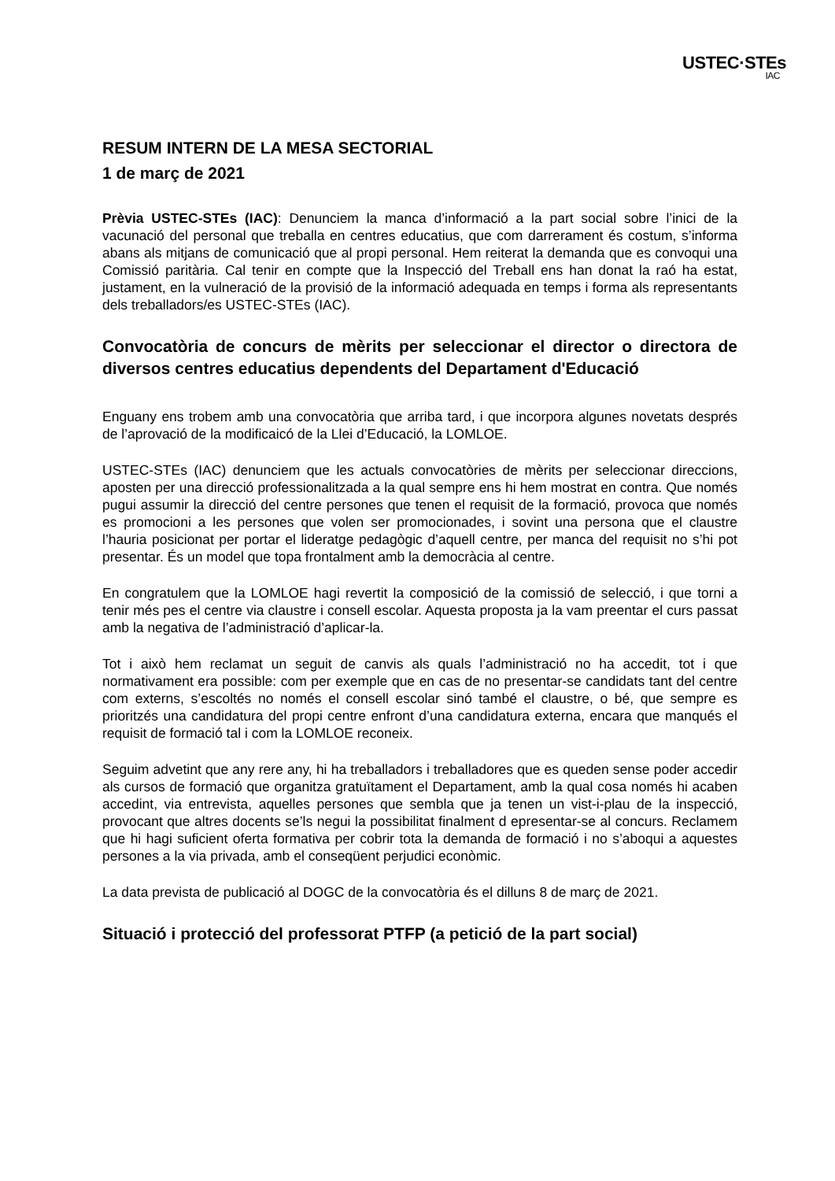USTEC·STEs
IAC
RESUM INTERN DE LA MESA SECTORIAL
1 de març de 2021
Prèvia USTEC-STEs (IAC): Denunciem la manca d’informació a la part social sobre l’inici de la vacunació del personal que treballa en centres educatius, que com darrerament és costum, s’informa abans als mitjans de comunicació que al propi personal. Hem reiterat la demanda que es convoqui una Comissió paritària. Cal tenir en compte que la Inspecció del Treball ens han donat la raó ha estat, justament, en la vulneració de la provisió de la informació adequada en temps i forma als representants dels treballadors/es USTEC-STEs (IAC).
Convocatòria de concurs de mèrits per seleccionar el director o directora de diversos centres educatius dependents del Departament d'Educació
Enguany ens trobem amb una convocatòria que arriba tard, i que incorpora algunes novetats després de l’aprovació de la modificaicó de la Llei d’Educació, la LOMLOE.
USTEC-STEs (IAC) denunciem que les actuals convocatòries de mèrits per seleccionar direccions, aposten per una direcció professionalitzada a la qual sempre ens hi hem mostrat en contra. Que només pugui assumir la direcció del centre persones que tenen el requisit de la formació, provoca que només es promocioni a les persones que volen ser promocionades, i sovint una persona que el claustre l’hauria posicionat per portar el lideratge pedagògic d’aquell centre, per manca del requisit no s’hi pot presentar. És un model que topa frontalment amb la democràcia al centre.
En congratulem que la LOMLOE hagi revertit la composició de la comissió de selecció, i que torni a tenir més pes el centre via claustre i consell escolar. Aquesta proposta ja la vam preentar el curs passat amb la negativa de l’administració d’aplicar-la.
Tot i això hem reclamat un seguit de canvis als quals l’administració no ha accedit, tot i que normativament era possible: com per exemple que en cas de no presentar-se candidats tant del centre com externs, s’escoltés no només el consell escolar sinó també el claustre, o bé, que sempre es prioritzés una candidatura del propi centre enfront d’una candidatura externa, encara que manqués el requisit de formació tal i com la LOMLOE reconeix.
Seguim advetint que any rere any, hi ha treballadors i treballadores que es queden sense poder accedir als cursos de formació que organitza gratuïtament el Departament, amb la qual cosa només hi acaben accedint, via entrevista, aquelles persones que sembla que ja tenen un vist-i-plau de la inspecció, provocant que altres docents se’ls negui la possibilitat finalment d epresentar-se al concurs. Reclamem que hi hagi suficient oferta formativa per cobrir tota la demanda de formació i no s’aboqui a aquestes persones a la via privada, amb el conseqüent perjudici econòmic.
La data prevista de publicació al DOGC de la convocatòria és el dilluns 8 de març de 2021.
Situació i protecció del professorat PTFP (a petició de la part social)